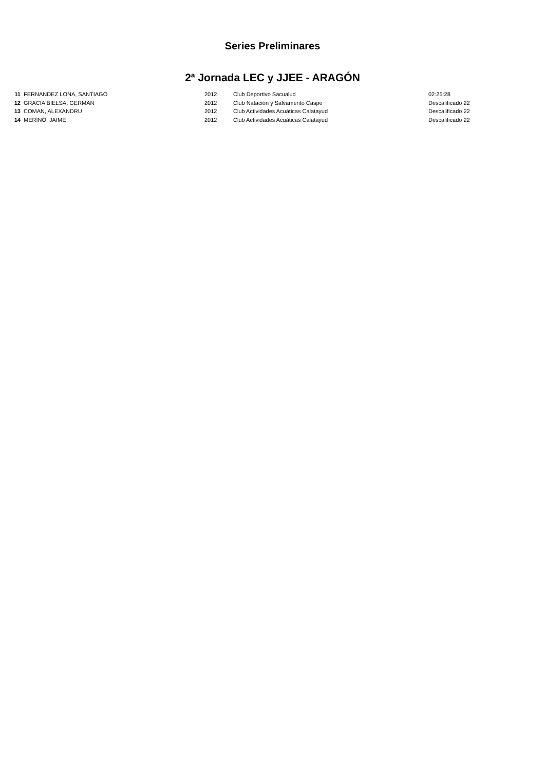Series Preliminares
2ª Jornada LEC y JJEE - ARAGÓN
| 11 | FERNANDEZ LONA, SANTIAGO | 2012 | Club Deportivo Sacualud | 02:25:28 |
| 12 | GRACIA BIELSA, GERMAN | 2012 | Club Natación y Salvamento Caspe | Descalificado 22 |
| 13 | COMAN, ALEXANDRU | 2012 | Club Actividades Acuáticas Calatayud | Descalificado 22 |
| 14 | MERINO, JAIME | 2012 | Club Actividades Acuáticas Calatayud | Descalificado 22 |